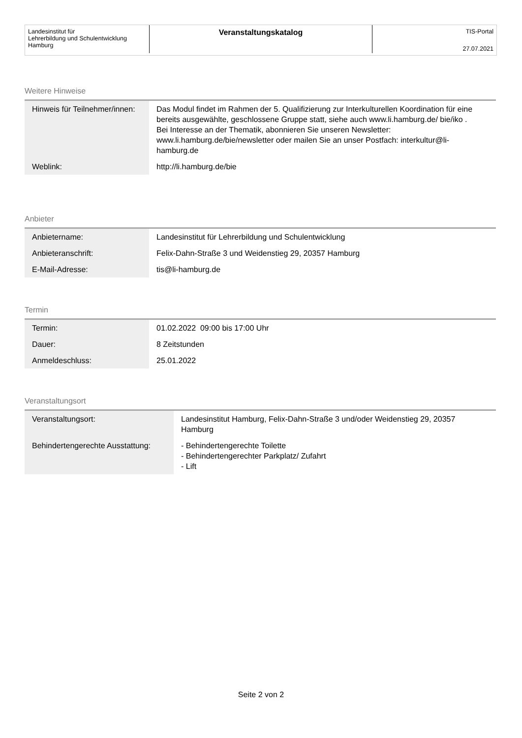Landesinstitut für
Lehrerbildung und Schulentwicklung
Hamburg
Veranstaltungskatalog
TIS-Portal
27.07.2021
Weitere Hinweise
| Hinweis für Teilnehmer/innen: | Das Modul findet im Rahmen der 5. Qualifizierung zur Interkulturellen Koordination für eine bereits ausgewählte, geschlossene Gruppe statt, siehe auch www.li.hamburg.de/ bie/iko . Bei Interesse an der Thematik, abonnieren Sie unseren Newsletter: www.li.hamburg.de/bie/newsletter oder mailen Sie an unser Postfach: interkultur@li-hamburg.de |
| Weblink: | http://li.hamburg.de/bie |
Anbieter
| Anbietername: | Landesinstitut für Lehrerbildung und Schulentwicklung |
| Anbieteranschrift: | Felix-Dahn-Straße 3 und Weidenstieg 29, 20357 Hamburg |
| E-Mail-Adresse: | tis@li-hamburg.de |
Termin
| Termin: | 01.02.2022 09:00 bis 17:00 Uhr |
| Dauer: | 8 Zeitstunden |
| Anmeldeschluss: | 25.01.2022 |
Veranstaltungsort
| Veranstaltungsort: | Landesinstitut Hamburg, Felix-Dahn-Straße 3 und/oder Weidenstieg 29, 20357 Hamburg |
| Behindertengerechte Ausstattung: | - Behindertengerechte Toilette - Behindertengerechter Parkplatz/ Zufahrt - Lift |
Seite 2 von 2